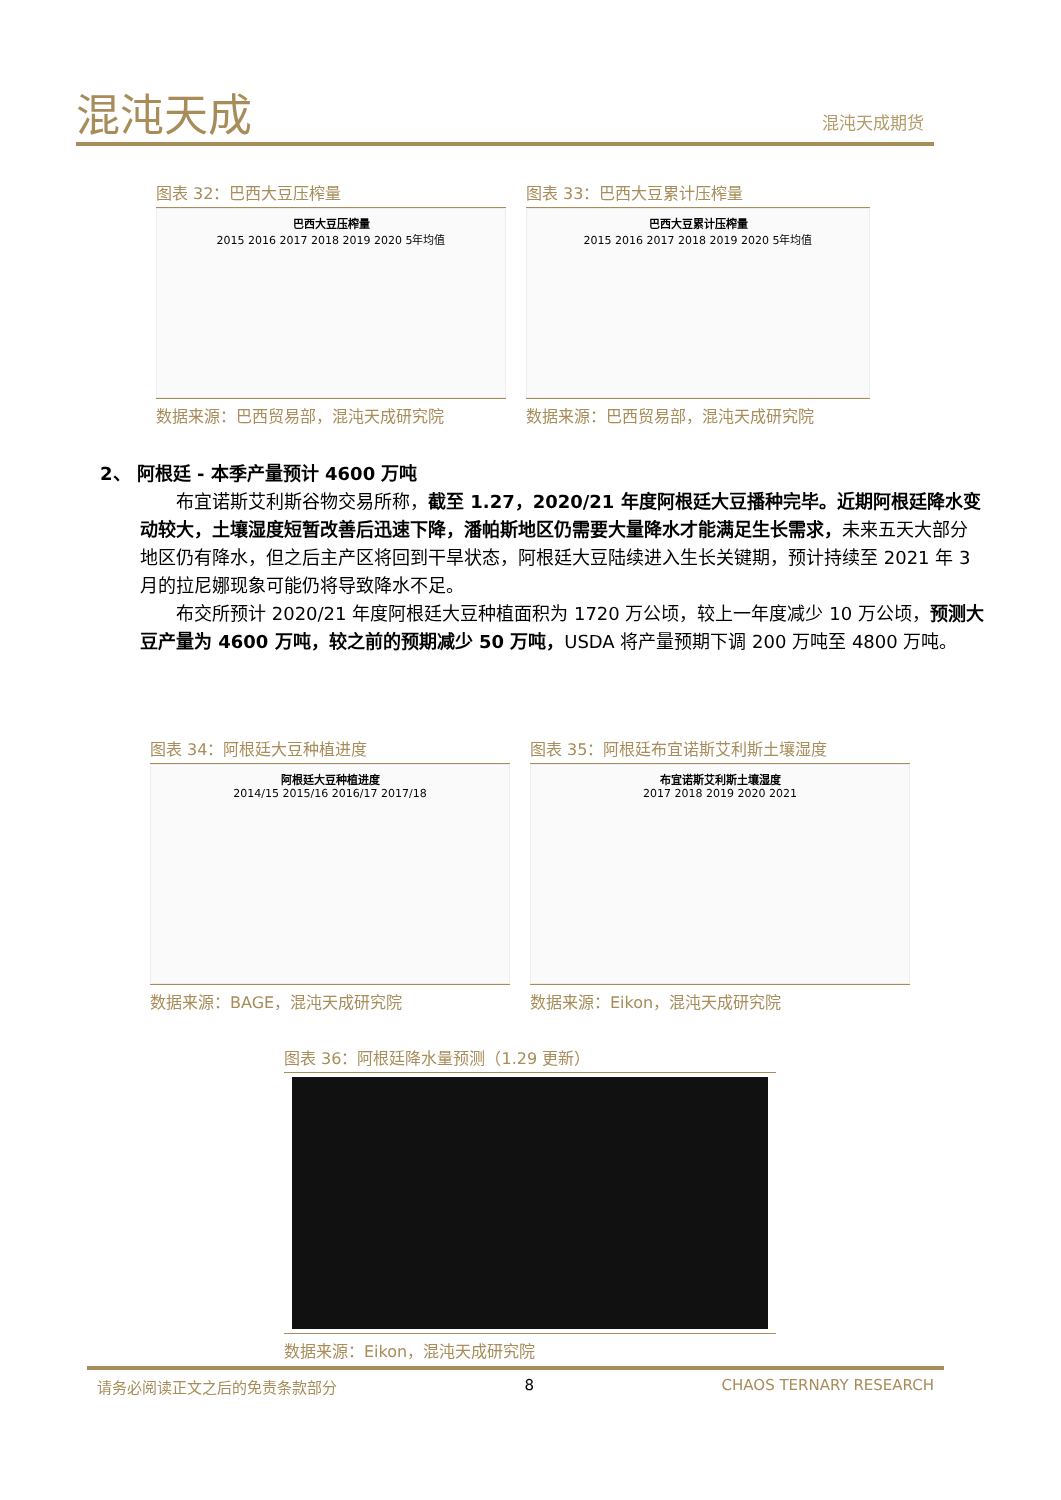混沌天成 混沌天成期货
图表 32：巴西大豆压榨量
巴西大豆压榨量
2015 2016 2017 2018 2019 2020 5年均值
数据来源：巴西贸易部，混沌天成研究院
图表 33：巴西大豆累计压榨量
巴西大豆累计压榨量
2015 2016 2017 2018 2019 2020 5年均值
数据来源：巴西贸易部，混沌天成研究院
2、 阿根廷 - 本季产量预计 4600 万吨
布宜诺斯艾利斯谷物交易所称，截至 1.27，2020/21 年度阿根廷大豆播种完毕。近期阿根廷降水变动较大，土壤湿度短暂改善后迅速下降，潘帕斯地区仍需要大量降水才能满足生长需求，未来五天大部分地区仍有降水，但之后主产区将回到干旱状态，阿根廷大豆陆续进入生长关键期，预计持续至 2021 年 3 月的拉尼娜现象可能仍将导致降水不足。
布交所预计 2020/21 年度阿根廷大豆种植面积为 1720 万公顷，较上一年度减少 10 万公顷，预测大豆产量为 4600 万吨，较之前的预期减少 50 万吨，USDA 将产量预期下调 200 万吨至 4800 万吨。
图表 34：阿根廷大豆种植进度
阿根廷大豆种植进度
2014/15 2015/16 2016/17 2017/18
数据来源：BAGE，混沌天成研究院
图表 35：阿根廷布宜诺斯艾利斯土壤湿度
布宜诺斯艾利斯土壤湿度
2017 2018 2019 2020 2021
数据来源：Eikon，混沌天成研究院
图表 36：阿根廷降水量预测（1.29 更新）
数据来源：Eikon，混沌天成研究院
请务必阅读正文之后的免责条款部分 8 CHAOS TERNARY RESEARCH